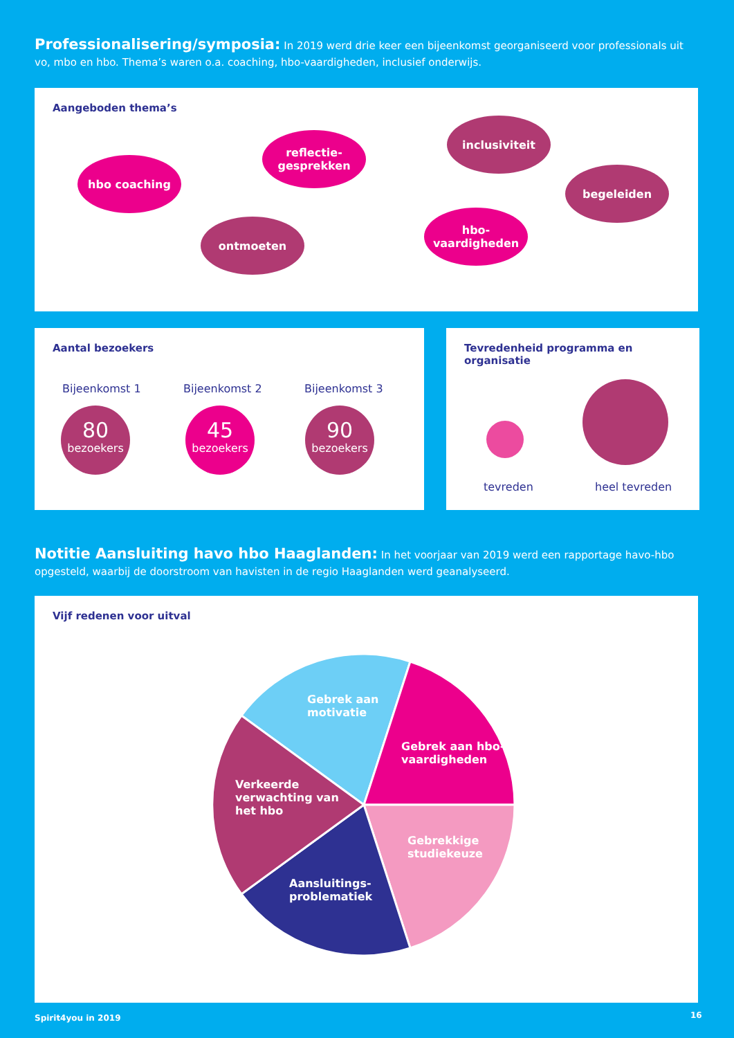Professionalisering/symposia: In 2019 werd drie keer een bijeenkomst georganiseerd voor professionals uit vo, mbo en hbo. Thema’s waren o.a. coaching, hbo-vaardigheden, inclusief onderwijs.
Aangeboden thema’s
hbo coaching
reflectie-
gesprekken
ontmoeten
inclusiviteit
hbo-
vaardigheden
begeleiden
Aantal bezoekers
Bijeenkomst 1 Bijeenkomst 2 Bijeenkomst 3
80
bezoekers
45
bezoekers
90
bezoekers
Tevredenheid programma en organisatie
tevreden heel tevreden
Notitie Aansluiting havo hbo Haaglanden: In het voorjaar van 2019 werd een rapportage havo-hbo opgesteld, waarbij de doorstroom van havisten in de regio Haaglanden werd geanalyseerd.
Vijf redenen voor uitval
Gebrek aan
motivatie
Gebrek aan hbo-
vaardigheden
Verkeerde
verwachting van
het hbo
Gebrekkige
studiekeuze
Aansluitings-
problematiek
Spirit4you in 2019 16